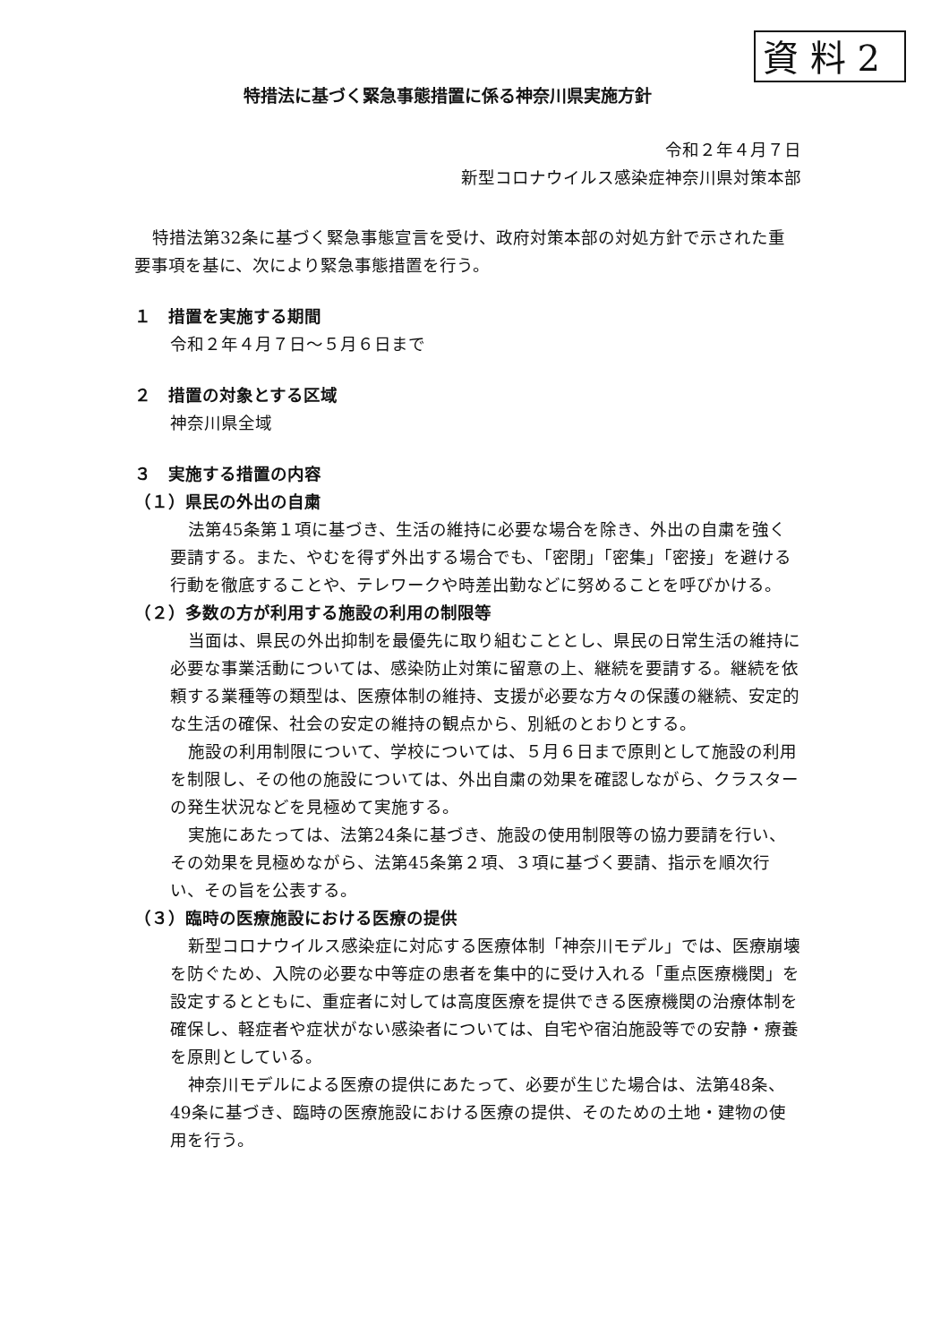資 料 2
特措法に基づく緊急事態措置に係る神奈川県実施方針
令和２年４月７日
新型コロナウイルス感染症神奈川県対策本部
特措法第32条に基づく緊急事態宣言を受け、政府対策本部の対処方針で示された重要事項を基に、次により緊急事態措置を行う。
１　措置を実施する期間
令和２年４月７日～５月６日まで
２　措置の対象とする区域
神奈川県全域
３　実施する措置の内容
（１）県民の外出の自粛
法第45条第１項に基づき、生活の維持に必要な場合を除き、外出の自粛を強く要請する。また、やむを得ず外出する場合でも、「密閉」「密集」「密接」を避ける行動を徹底することや、テレワークや時差出勤などに努めることを呼びかける。
（２）多数の方が利用する施設の利用の制限等
当面は、県民の外出抑制を最優先に取り組むこととし、県民の日常生活の維持に必要な事業活動については、感染防止対策に留意の上、継続を要請する。継続を依頼する業種等の類型は、医療体制の維持、支援が必要な方々の保護の継続、安定的な生活の確保、社会の安定の維持の観点から、別紙のとおりとする。
施設の利用制限について、学校については、５月６日まで原則として施設の利用を制限し、その他の施設については、外出自粛の効果を確認しながら、クラスターの発生状況などを見極めて実施する。
実施にあたっては、法第24条に基づき、施設の使用制限等の協力要請を行い、その効果を見極めながら、法第45条第２項、３項に基づく要請、指示を順次行い、その旨を公表する。
（３）臨時の医療施設における医療の提供
新型コロナウイルス感染症に対応する医療体制「神奈川モデル」では、医療崩壊を防ぐため、入院の必要な中等症の患者を集中的に受け入れる「重点医療機関」を設定するとともに、重症者に対しては高度医療を提供できる医療機関の治療体制を確保し、軽症者や症状がない感染者については、自宅や宿泊施設等での安静・療養を原則としている。
神奈川モデルによる医療の提供にあたって、必要が生じた場合は、法第48条、49条に基づき、臨時の医療施設における医療の提供、そのための土地・建物の使用を行う。